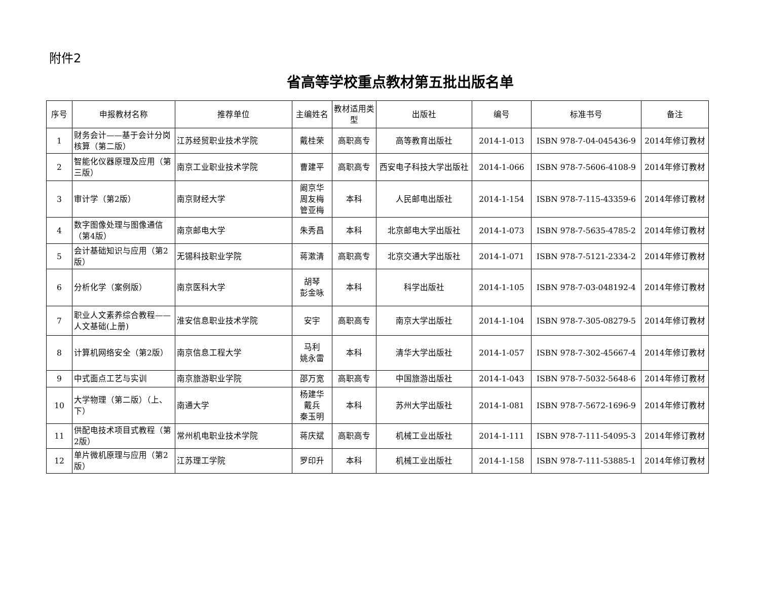附件2
省高等学校重点教材第五批出版名单
| 序号 | 申报教材名称 | 推荐单位 | 主编姓名 | 教材适用类型 | 出版社 | 编号 | 标准书号 | 备注 |
| --- | --- | --- | --- | --- | --- | --- | --- | --- |
| 1 | 财务会计——基于会计分岗核算（第二版） | 江苏经贸职业技术学院 | 戴桂荣 | 高职高专 | 高等教育出版社 | 2014-1-013 | ISBN 978-7-04-045436-9 | 2014年修订教材 |
| 2 | 智能化仪器原理及应用（第三版） | 南京工业职业技术学院 | 曹建平 | 高职高专 | 西安电子科技大学出版社 | 2014-1-066 | ISBN 978-7-5606-4108-9 | 2014年修订教材 |
| 3 | 审计学（第2版） | 南京财经大学 | 阚京华 周友梅 管亚梅 | 本科 | 人民邮电出版社 | 2014-1-154 | ISBN 978-7-115-43359-6 | 2014年修订教材 |
| 4 | 数字图像处理与图像通信（第4版） | 南京邮电大学 | 朱秀昌 | 本科 | 北京邮电大学出版社 | 2014-1-073 | ISBN 978-7-5635-4785-2 | 2014年修订教材 |
| 5 | 会计基础知识与应用（第2版） | 无锡科技职业学院 | 蒋漱清 | 高职高专 | 北京交通大学出版社 | 2014-1-071 | ISBN 978-7-5121-2334-2 | 2014年修订教材 |
| 6 | 分析化学（案例版） | 南京医科大学 | 胡琴 彭金咏 | 本科 | 科学出版社 | 2014-1-105 | ISBN 978-7-03-048192-4 | 2014年修订教材 |
| 7 | 职业人文素养综合教程——人文基础(上册) | 淮安信息职业技术学院 | 安宇 | 高职高专 | 南京大学出版社 | 2014-1-104 | ISBN 978-7-305-08279-5 | 2014年修订教材 |
| 8 | 计算机网络安全（第2版） | 南京信息工程大学 | 马利 姚永雷 | 本科 | 清华大学出版社 | 2014-1-057 | ISBN 978-7-302-45667-4 | 2014年修订教材 |
| 9 | 中式面点工艺与实训 | 南京旅游职业学院 | 邵万宽 | 高职高专 | 中国旅游出版社 | 2014-1-043 | ISBN 978-7-5032-5648-6 | 2014年修订教材 |
| 10 | 大学物理（第二版）（上、下） | 南通大学 | 杨建华 戴兵 秦玉明 | 本科 | 苏州大学出版社 | 2014-1-081 | ISBN 978-7-5672-1696-9 | 2014年修订教材 |
| 11 | 供配电技术项目式教程（第2版） | 常州机电职业技术学院 | 蒋庆斌 | 高职高专 | 机械工业出版社 | 2014-1-111 | ISBN 978-7-111-54095-3 | 2014年修订教材 |
| 12 | 单片微机原理与应用（第2版） | 江苏理工学院 | 罗印升 | 本科 | 机械工业出版社 | 2014-1-158 | ISBN 978-7-111-53885-1 | 2014年修订教材 |